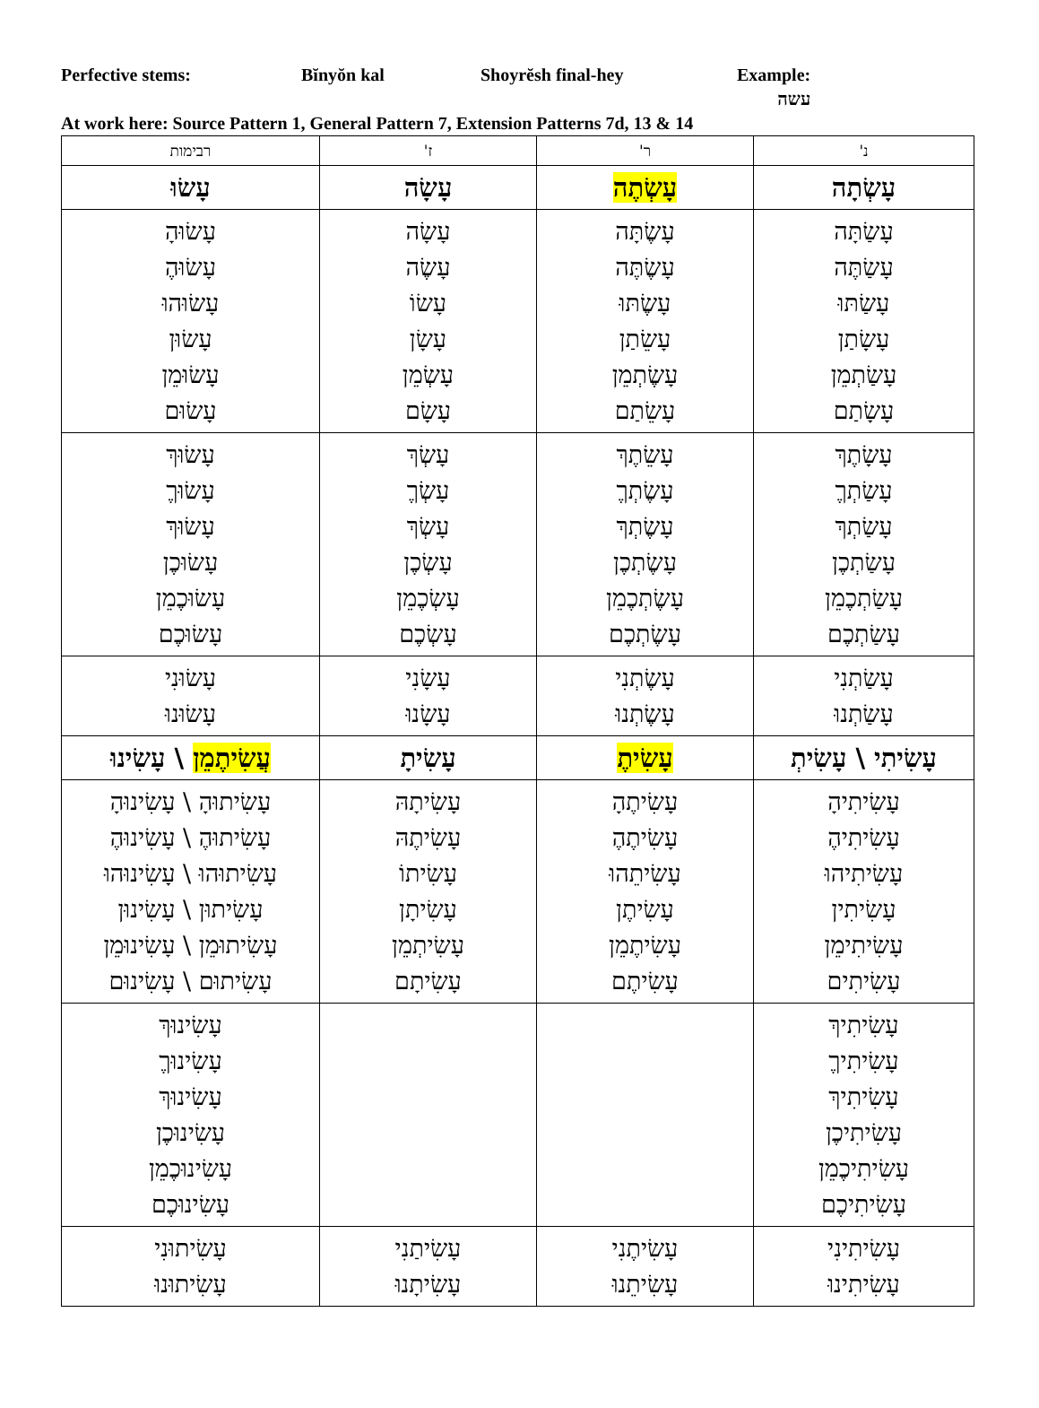Perfective stems: Bĭnyŏn kal Shoyrĕsh final-hey Example:
עשה
At work here: Source Pattern 1, General Pattern 7, Extension Patterns 7d, 13 & 14
| נ' | ר' | ז' | רבימות |
| --- | --- | --- | --- |
| עָשְׂתָה | עָשְׂתֶה | עָשָׂה | עָשׂוּ |
| עָשַׂתָּה עָשַׂתֶּה עָשַׂתּוּ עָשָׂתַן עָשַׂתְמֵן עָשָׂתַם | עָשֶׂתָּה עָשֶׂתֶּה עָשֶׂתּוּ עָשֵׂתַן עָשֶׂתְמֵן עָשֵׂתַם | עָשָׂה עָשֶׂה עָשׂוֹ עָשָׂן עָשְׂמֵן עָשָׂם | עָשׂוּהָ עָשׂוּהֶ עָשׂוּהוּ עָשׂוּן עָשׂוּמֵן עָשׂוּם |
| עָשָׂתֶךְ עָשַׂתְךֶ עָשַׂתְךְ עָשַׂתְכֶן עָשַׂתְכֶמֵן עָשַׂתְכֶם | עָשֵׂתֶךְ עָשֶׂתְךֶ עָשֶׂתְךְ עָשֶׂתְכֶן עָשֶׂתְכֶמֵן עָשֶׂתְכֶם | עָשְׂךְ עָשְׂךֶ עָשְׂךְ עָשְׂכֶן עָשְׂכֶמֵן עָשְׂכֶם | עָשׂוּךְ עָשׂוּךֶ עָשׂוּךְ עָשׂוּכֶן עָשׂוּכֶמֵן עָשׂוּכֶם |
| עָשַׂתְנִי עָשַׂתְנוּ | עָשֶׂתְנִי עָשֶׂתְנוּ | עָשָׂנִי עָשָׂנוּ | עָשׂוּנִי עָשׂוּנוּ |
| עָשִׂיתִי \ עָשִׂיתְ | עָשִׂיתֶ | עָשִׂיתָ | עֲשִׂיתֶמֵן \ עָשִׂינוּ |
| עָשִׂיתִיהָ עָשִׂיתִיהֶ עָשִׂיתִיהוּ עָשִׂיתִין עָשִׂיתִימֵן עָשִׂיתִים | עָשִׂיתֶהָ עָשִׂיתֶהֶ עָשִׂיתֵהוּ עָשִׂיתֶן עָשִׂיתֶמֵן עָשִׂיתֶם | עָשִׂיתָהּ עָשִׂיתֶהּ עָשִׂיתוֹ עָשִׂיתָן עָשִׂיתְמֵן עָשִׂיתָם | עָשִׂיתוּהָ \ עָשִׂינוּהָ עָשִׂיתוּהֶ \ עָשִׂינוּהֶ עָשִׂיתוּהוּ \ עָשִׂינוּהוּ עָשִׂיתוּן \ עָשִׂינוּן עָשִׂיתוּמֵן \ עָשִׂינוּמֵן עָשִׂיתוּם \ עָשִׂינוּם |
| עָשִׂיתִיךְ עָשִׂיתִיךֶ עָשִׂיתִיךְ עָשִׂיתִיכֶן עָשִׂיתִיכֶמֵן עָשִׂיתִיכֶם | | | עָשִׂינוּךְ עָשִׂינוּךֶ עָשִׂינוּךְ עָשִׂינוּכֶן עָשִׂינוּכֶמֵן עָשִׂינוּכֶם |
| עָשִׂיתִינִי עָשִׂיתִינוּ | עָשִׂיתֶנִי עָשִׂיתֵנוּ | עָשִׂיתַנִי עָשִׂיתָנוּ | עָשִׂיתוּנִי עָשִׂיתוּנוּ |